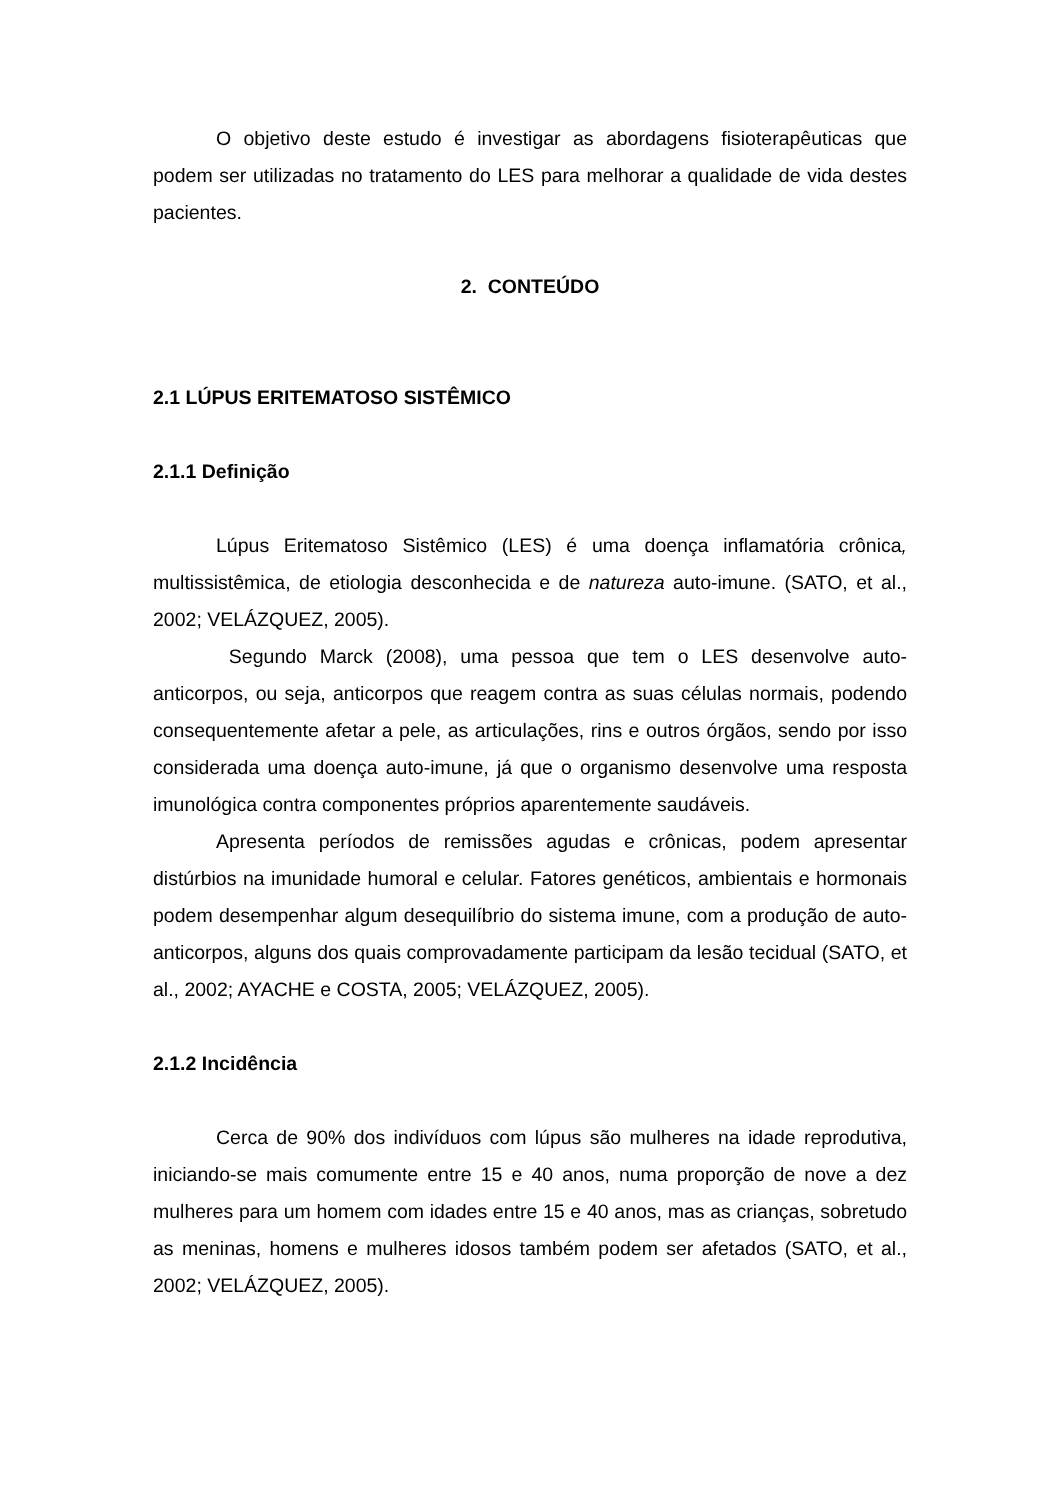O objetivo deste estudo é investigar as abordagens fisioterapêuticas que podem ser utilizadas no tratamento do LES para melhorar a qualidade de vida destes pacientes.
2. CONTEÚDO
2.1 LÚPUS ERITEMATOSO SISTÊMICO
2.1.1 Definição
Lúpus Eritematoso Sistêmico (LES) é uma doença inflamatória crônica, multissistêmica, de etiologia desconhecida e de natureza auto-imune. (SATO, et al., 2002; VELÁZQUEZ, 2005).
Segundo Marck (2008), uma pessoa que tem o LES desenvolve auto-anticorpos, ou seja, anticorpos que reagem contra as suas células normais, podendo consequentemente afetar a pele, as articulações, rins e outros órgãos, sendo por isso considerada uma doença auto-imune, já que o organismo desenvolve uma resposta imunológica contra componentes próprios aparentemente saudáveis.
Apresenta períodos de remissões agudas e crônicas, podem apresentar distúrbios na imunidade humoral e celular. Fatores genéticos, ambientais e hormonais podem desempenhar algum desequilíbrio do sistema imune, com a produção de auto-anticorpos, alguns dos quais comprovadamente participam da lesão tecidual (SATO, et al., 2002; AYACHE e COSTA, 2005; VELÁZQUEZ, 2005).
2.1.2 Incidência
Cerca de 90% dos indivíduos com lúpus são mulheres na idade reprodutiva, iniciando-se mais comumente entre 15 e 40 anos, numa proporção de nove a dez mulheres para um homem com idades entre 15 e 40 anos, mas as crianças, sobretudo as meninas, homens e mulheres idosos também podem ser afetados (SATO, et al., 2002; VELÁZQUEZ, 2005).